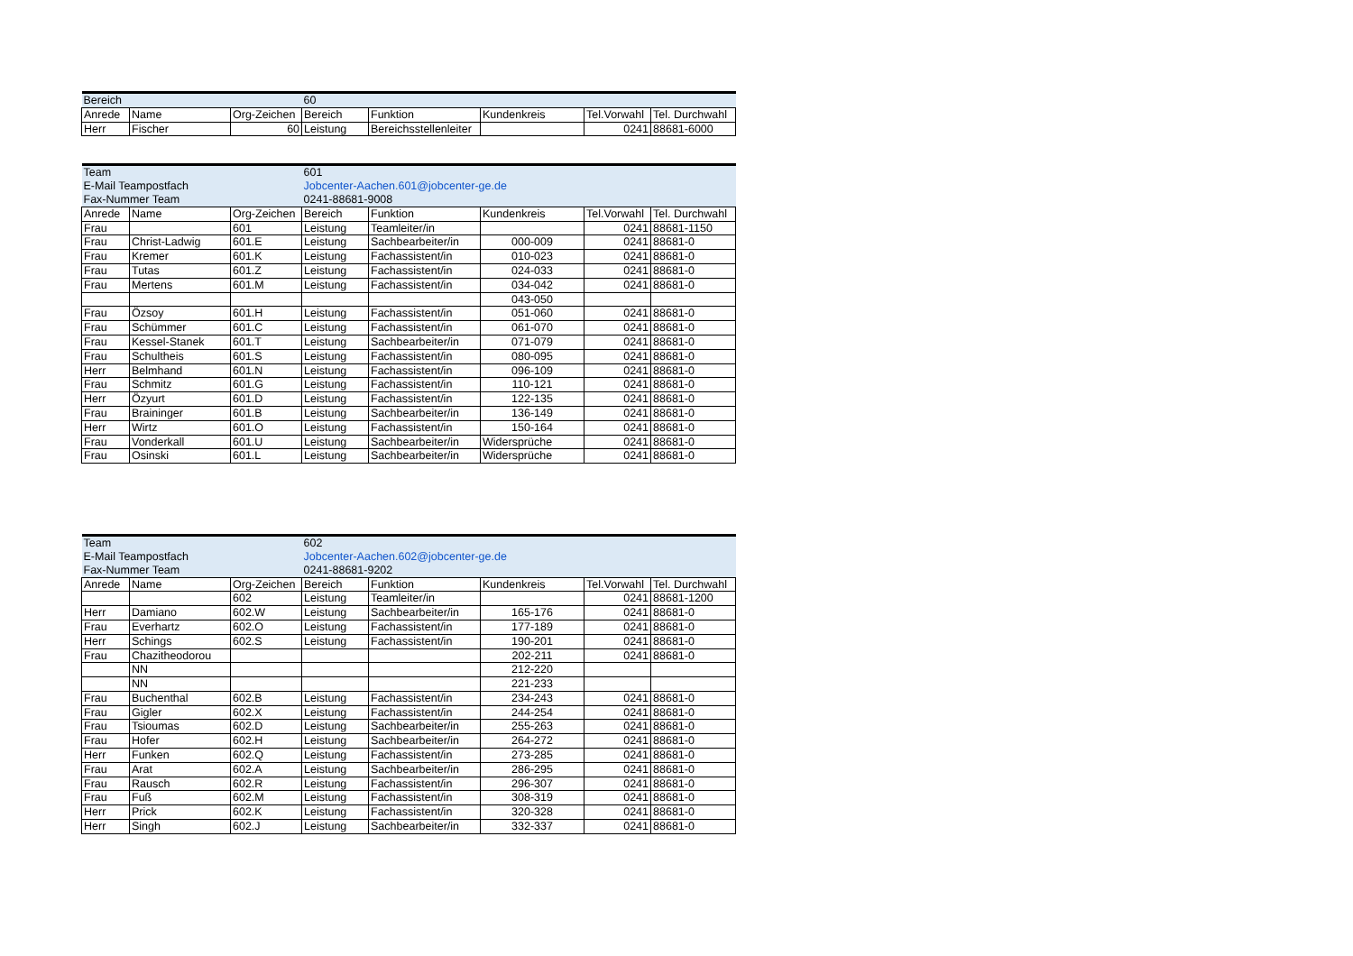| Bereich | | | 60 | | | | |
| Anrede | Name | Org-Zeichen | Bereich | Funktion | Kundenkreis | Tel.Vorwahl | Tel. Durchwahl |
| Herr | Fischer | 60 | Leistung | Bereichsstellenleiter | | 0241 | 88681-6000 |
| Team | | | 601 | | | | |
| E-Mail Teampostfach | | | Jobcenter-Aachen.601@jobcenter-ge.de | | | | |
| Fax-Nummer Team | | | 0241-88681-9008 | | | | |
| Anrede | Name | Org-Zeichen | Bereich | Funktion | Kundenkreis | Tel.Vorwahl | Tel. Durchwahl |
| Frau | | 601 | Leistung | Teamleiter/in | | 0241 | 88681-1150 |
| Frau | Christ-Ladwig | 601.E | Leistung | Sachbearbeiter/in | 000-009 | 0241 | 88681-0 |
| Frau | Kremer | 601.K | Leistung | Fachassistent/in | 010-023 | 0241 | 88681-0 |
| Frau | Tutas | 601.Z | Leistung | Fachassistent/in | 024-033 | 0241 | 88681-0 |
| Frau | Mertens | 601.M | Leistung | Fachassistent/in | 034-042 | 0241 | 88681-0 |
| | | | | | 043-050 | | |
| Frau | Özsoy | 601.H | Leistung | Fachassistent/in | 051-060 | 0241 | 88681-0 |
| Frau | Schümmer | 601.C | Leistung | Fachassistent/in | 061-070 | 0241 | 88681-0 |
| Frau | Kessel-Stanek | 601.T | Leistung | Sachbearbeiter/in | 071-079 | 0241 | 88681-0 |
| Frau | Schultheis | 601.S | Leistung | Fachassistent/in | 080-095 | 0241 | 88681-0 |
| Herr | Belmhand | 601.N | Leistung | Fachassistent/in | 096-109 | 0241 | 88681-0 |
| Frau | Schmitz | 601.G | Leistung | Fachassistent/in | 110-121 | 0241 | 88681-0 |
| Herr | Özyurt | 601.D | Leistung | Fachassistent/in | 122-135 | 0241 | 88681-0 |
| Frau | Braininger | 601.B | Leistung | Sachbearbeiter/in | 136-149 | 0241 | 88681-0 |
| Herr | Wirtz | 601.O | Leistung | Fachassistent/in | 150-164 | 0241 | 88681-0 |
| Frau | Vonderkall | 601.U | Leistung | Sachbearbeiter/in | Widersprüche | 0241 | 88681-0 |
| Frau | Osinski | 601.L | Leistung | Sachbearbeiter/in | Widersprüche | 0241 | 88681-0 |
| Team | | | 602 | | | | |
| E-Mail Teampostfach | | | Jobcenter-Aachen.602@jobcenter-ge.de | | | | |
| Fax-Nummer Team | | | 0241-88681-9202 | | | | |
| Anrede | Name | Org-Zeichen | Bereich | Funktion | Kundenkreis | Tel.Vorwahl | Tel. Durchwahl |
| | | 602 | Leistung | Teamleiter/in | | 0241 | 88681-1200 |
| Herr | Damiano | 602.W | Leistung | Sachbearbeiter/in | 165-176 | 0241 | 88681-0 |
| Frau | Everhartz | 602.O | Leistung | Fachassistent/in | 177-189 | 0241 | 88681-0 |
| Herr | Schings | 602.S | Leistung | Fachassistent/in | 190-201 | 0241 | 88681-0 |
| Frau | Chazitheodorou | | | | 202-211 | 0241 | 88681-0 |
| | NN | | | | 212-220 | | |
| | NN | | | | 221-233 | | |
| Frau | Buchenthal | 602.B | Leistung | Fachassistent/in | 234-243 | 0241 | 88681-0 |
| Frau | Gigler | 602.X | Leistung | Fachassistent/in | 244-254 | 0241 | 88681-0 |
| Frau | Tsioumas | 602.D | Leistung | Sachbearbeiter/in | 255-263 | 0241 | 88681-0 |
| Frau | Hofer | 602.H | Leistung | Sachbearbeiter/in | 264-272 | 0241 | 88681-0 |
| Herr | Funken | 602.Q | Leistung | Fachassistent/in | 273-285 | 0241 | 88681-0 |
| Frau | Arat | 602.A | Leistung | Sachbearbeiter/in | 286-295 | 0241 | 88681-0 |
| Frau | Rausch | 602.R | Leistung | Fachassistent/in | 296-307 | 0241 | 88681-0 |
| Frau | Fuß | 602.M | Leistung | Fachassistent/in | 308-319 | 0241 | 88681-0 |
| Herr | Prick | 602.K | Leistung | Fachassistent/in | 320-328 | 0241 | 88681-0 |
| Herr | Singh | 602.J | Leistung | Sachbearbeiter/in | 332-337 | 0241 | 88681-0 |